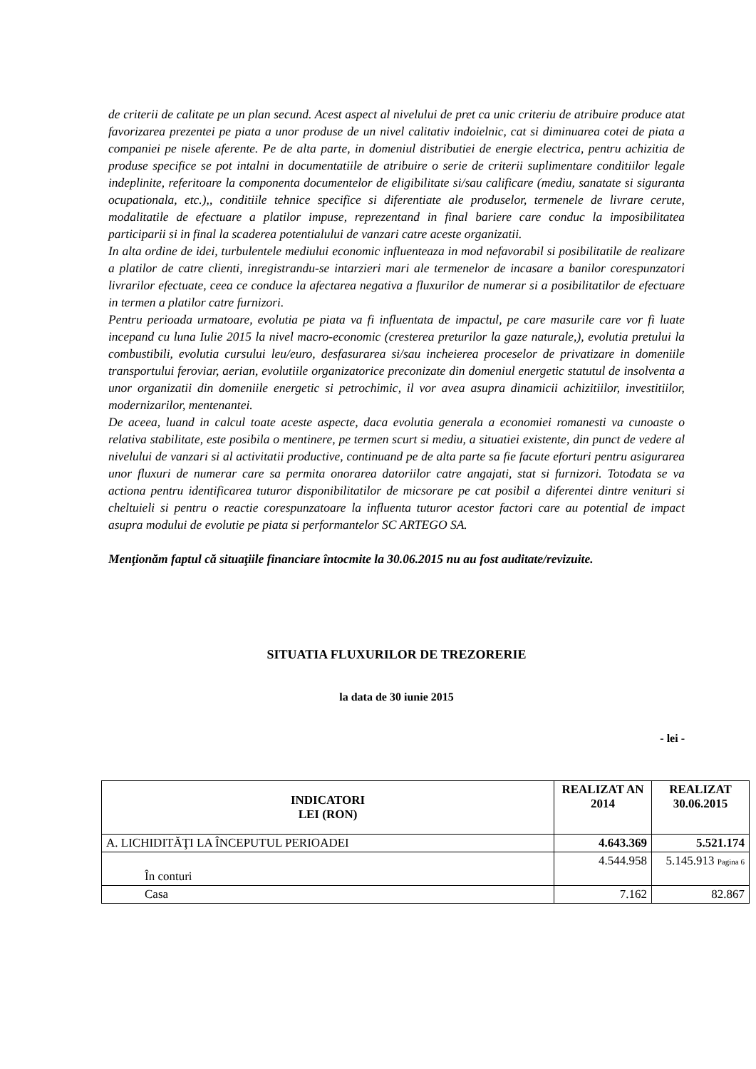de criterii de calitate pe un plan secund. Acest aspect al nivelului de pret ca unic criteriu de atribuire produce atat favorizarea prezentei pe piata a unor produse de un nivel calitativ indoielnic, cat si diminuarea cotei de piata a companiei pe nisele aferente. Pe de alta parte, in domeniul distributiei de energie electrica, pentru achizitia de produse specifice se pot intalni in documentatiile de atribuire o serie de criterii suplimentare conditiilor legale indeplinite, referitoare la componenta documentelor de eligibilitate si/sau calificare (mediu, sanatate si siguranta ocupationala, etc.),, conditiile tehnice specifice si diferentiate ale produselor, termenele de livrare cerute, modalitatile de efectuare a platilor impuse, reprezentand in final bariere care conduc la imposibilitatea participarii si in final la scaderea potentialului de vanzari catre aceste organizatii.
In alta ordine de idei, turbulentele mediului economic influenteaza in mod nefavorabil si posibilitatile de realizare a platilor de catre clienti, inregistrandu-se intarzieri mari ale termenelor de incasare a banilor corespunzatori livrarilor efectuate, ceea ce conduce la afectarea negativa a fluxurilor de numerar si a posibilitatilor de efectuare in termen a platilor catre furnizori.
Pentru perioada urmatoare, evolutia pe piata va fi influentata de impactul, pe care masurile care vor fi luate incepand cu luna Iulie 2015 la nivel macro-economic (cresterea preturilor la gaze naturale,), evolutia pretului la combustibili, evolutia cursului leu/euro, desfasurarea si/sau incheierea proceselor de privatizare in domeniile transportului feroviar, aerian, evolutiile organizatorice preconizate din domeniul energetic statutul de insolventa a unor organizatii din domeniile energetic si petrochimic, il vor avea asupra dinamicii achizitiilor, investitiilor, modernizarilor, mentenantei.
De aceea, luand in calcul toate aceste aspecte, daca evolutia generala a economiei romanesti va cunoaste o relativa stabilitate, este posibila o mentinere, pe termen scurt si mediu, a situatiei existente, din punct de vedere al nivelului de vanzari si al activitatii productive, continuand pe de alta parte sa fie facute eforturi pentru asigurarea unor fluxuri de numerar care sa permita onorarea datoriilor catre angajati, stat si furnizori. Totodata se va actiona pentru identificarea tuturor disponibilitatilor de micsorare pe cat posibil a diferentei dintre venituri si cheltuieli si pentru o reactie corespunzatoare la influenta tuturor acestor factori care au potential de impact asupra modului de evolutie pe piata si performantelor SC ARTEGO SA.
Menţionăm faptul că situaţiile financiare întocmite la 30.06.2015 nu au fost auditate/revizuite.
SITUATIA FLUXURILOR DE TREZORERIE
la data de 30 iunie 2015
- lei -
| INDICATORI LEI (RON) | REALIZAT AN 2014 | REALIZAT 30.06.2015 |
| --- | --- | --- |
| A. LICHIDITĂŢI LA ÎNCEPUTUL PERIOADEI | 4.643.369 | 5.521.174 |
| În conturi | 4.544.958 | 5.145.913 Pagina 6 |
| Casa | 7.162 | 82.867 |